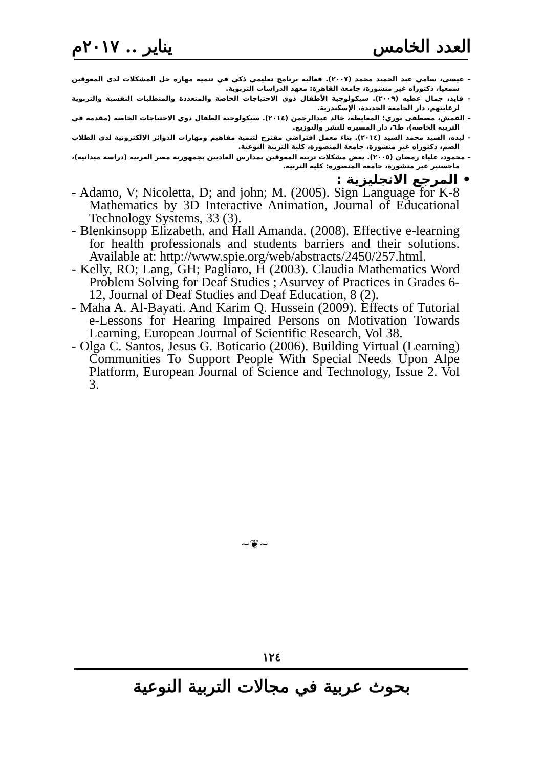يناير .. ٢٠١٧م العدد الخامس
– عيسى، سامي عبد الحميد محمد (٢٠٠٧). فعالية برنامج تعليمي ذكي في تنمية مهارة حل المشكلات لدى المعوقين سمعيا، دكتوراه غير منشورة، جامعة القاهرة: معهد الدراسات التربوية.
– فايد، جمال عطيه (٢٠٠٩). سيكولوجية الأطفال ذوي الاحتياجات الخاصة والمتعددة والمتطلبات النفسية والتربوية لرعايتهم، دار الجامعة الجديدة، الإسكندرية.
– القمش، مصطفى نوري؛ المعايطة، خالد عبدالرحمن (٢٠١٤). سيكولوجية الطفال ذوي الاحتياجات الخاصة (مقدمة في التربية الخاصة)، ط٦، دار المسيرة للنشر والتوزيع.
– لبده، السيد محمد السيد (٢٠١٤). بناء معمل افتراضي مقترح لتنمية مفاهيم ومهارات الدوائر الإلكترونية لدى الطلاب الصم، دكتوراه غير منشورة، جامعة المنصورة، كلية التربية النوعية.
– محمود، علياء رمضان (٢٠٠٥). بعض مشكلات تربية المعوقين بمدارس العاديين بجمهورية مصر العربية (دراسة ميدانية)، ماجستير غير منشورة، جامعة المنصورة: كلية التربية.
• المرجع الانجليزية :
- Adamo, V; Nicoletta, D; and john; M. (2005). Sign Language for K-8 Mathematics by 3D Interactive Animation, Journal of Educational Technology Systems, 33 (3).
- Blenkinsopp Elizabeth. and Hall Amanda. (2008). Effective e-learning for health professionals and students barriers and their solutions. Available at: http://www.spie.org/web/abstracts/2450/257.html.
- Kelly, RO; Lang, GH; Pagliaro, H (2003). Claudia Mathematics Word Problem Solving for Deaf Studies ; Asurvey of Practices in Grades 6-12, Journal of Deaf Studies and Deaf Education, 8 (2).
- Maha A. Al-Bayati. And Karim Q. Hussein (2009). Effects of Tutorial e-Lessons for Hearing Impaired Persons on Motivation Towards Learning, European Journal of Scientific Research, Vol 38.
- Olga C. Santos, Jesus G. Boticario (2006). Building Virtual (Learning) Communities To Support People With Special Needs Upon Alpe Platform, European Journal of Science and Technology, Issue 2. Vol 3.
~❦~
١٢٤
بحوث عربية في مجالات التربية النوعية